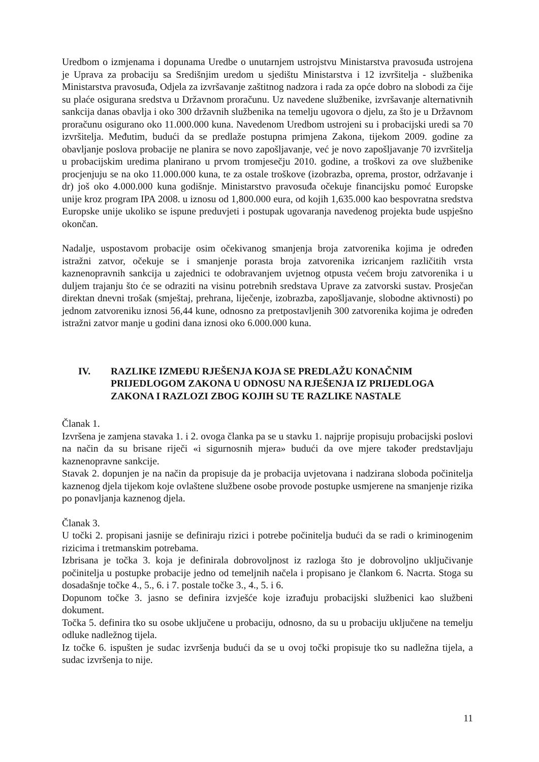Uredbom o izmjenama i dopunama Uredbe o unutarnjem ustrojstvu Ministarstva pravosuđa ustrojena je Uprava za probaciju sa Središnjim uredom u sjedištu Ministarstva i 12 izvršitelja - službenika Ministarstva pravosuđa, Odjela za izvršavanje zaštitnog nadzora i rada za opće dobro na slobodi za čije su plaće osigurana sredstva u Državnom proračunu. Uz navedene službenike, izvršavanje alternativnih sankcija danas obavlja i oko 300 državnih službenika na temelju ugovora o djelu, za što je u Državnom proračunu osigurano oko 11.000.000 kuna. Navedenom Uredbom ustrojeni su i probacijski uredi sa 70 izvršitelja. Međutim, budući da se predlaže postupna primjena Zakona, tijekom 2009. godine za obavljanje poslova probacije ne planira se novo zapošljavanje, već je novo zapošljavanje 70 izvršitelja u probacijskim uredima planirano u prvom tromjesečju 2010. godine, a troškovi za ove službenike procjenjuju se na oko 11.000.000 kuna, te za ostale troškove (izobrazba, oprema, prostor, održavanje i dr) još oko 4.000.000 kuna godišnje. Ministarstvo pravosuđa očekuje financijsku pomoć Europske unije kroz program IPA 2008. u iznosu od 1,800.000 eura, od kojih 1,635.000 kao bespovratna sredstva Europske unije ukoliko se ispune preduvjeti i postupak ugovaranja navedenog projekta bude uspješno okončan.
Nadalje, uspostavom probacije osim očekivanog smanjenja broja zatvorenika kojima je određen istražni zatvor, očekuje se i smanjenje porasta broja zatvorenika izricanjem različitih vrsta kaznenopravnih sankcija u zajednici te odobravanjem uvjetnog otpusta većem broju zatvorenika i u duljem trajanju što će se odraziti na visinu potrebnih sredstava Uprave za zatvorski sustav. Prosječan direktan dnevni trošak (smještaj, prehrana, liječenje, izobrazba, zapošljavanje, slobodne aktivnosti) po jednom zatvoreniku iznosi 56,44 kune, odnosno za pretpostavljenih 300 zatvorenika kojima je određen istražni zatvor manje u godini dana iznosi oko 6.000.000 kuna.
IV. RAZLIKE IZMEĐU RJEŠENJA KOJA SE PREDLAŽU KONAČNIM PRIJEDLOGOM ZAKONA U ODNOSU NA RJEŠENJA IZ PRIJEDLOGA ZAKONA I RAZLOZI ZBOG KOJIH SU TE RAZLIKE NASTALE
Članak 1.
Izvršena je zamjena stavaka 1. i 2. ovoga članka pa se u stavku 1. najprije propisuju probacijski poslovi na način da su brisane riječi «i sigurnosnih mjera» budući da ove mjere također predstavljaju kaznenopravne sankcije.
Stavak 2. dopunjen je na način da propisuje da je probacija uvjetovana i nadzirana sloboda počinitelja kaznenog djela tijekom koje ovlaštene službene osobe provode postupke usmjerene na smanjenje rizika po ponavljanja kaznenog djela.
Članak 3.
U točki 2. propisani jasnije se definiraju rizici i potrebe počinitelja budući da se radi o kriminogenim rizicima i tretmanskim potrebama.
Izbrisana je točka 3. koja je definirala dobrovoljnost iz razloga što je dobrovoljno uključivanje počinitelja u postupke probacije jedno od temeljnih načela i propisano je člankom 6. Nacrta. Stoga su dosadašnje točke 4., 5., 6. i 7. postale točke 3., 4., 5. i 6.
Dopunom točke 3. jasno se definira izvješće koje izrađuju probacijski službenici kao službeni dokument.
Točka 5. definira tko su osobe uključene u probaciju, odnosno, da su u probaciju uključene na temelju odluke nadležnog tijela.
Iz točke 6. ispušten je sudac izvršenja budući da se u ovoj točki propisuje tko su nadležna tijela, a sudac izvršenja to nije.
11